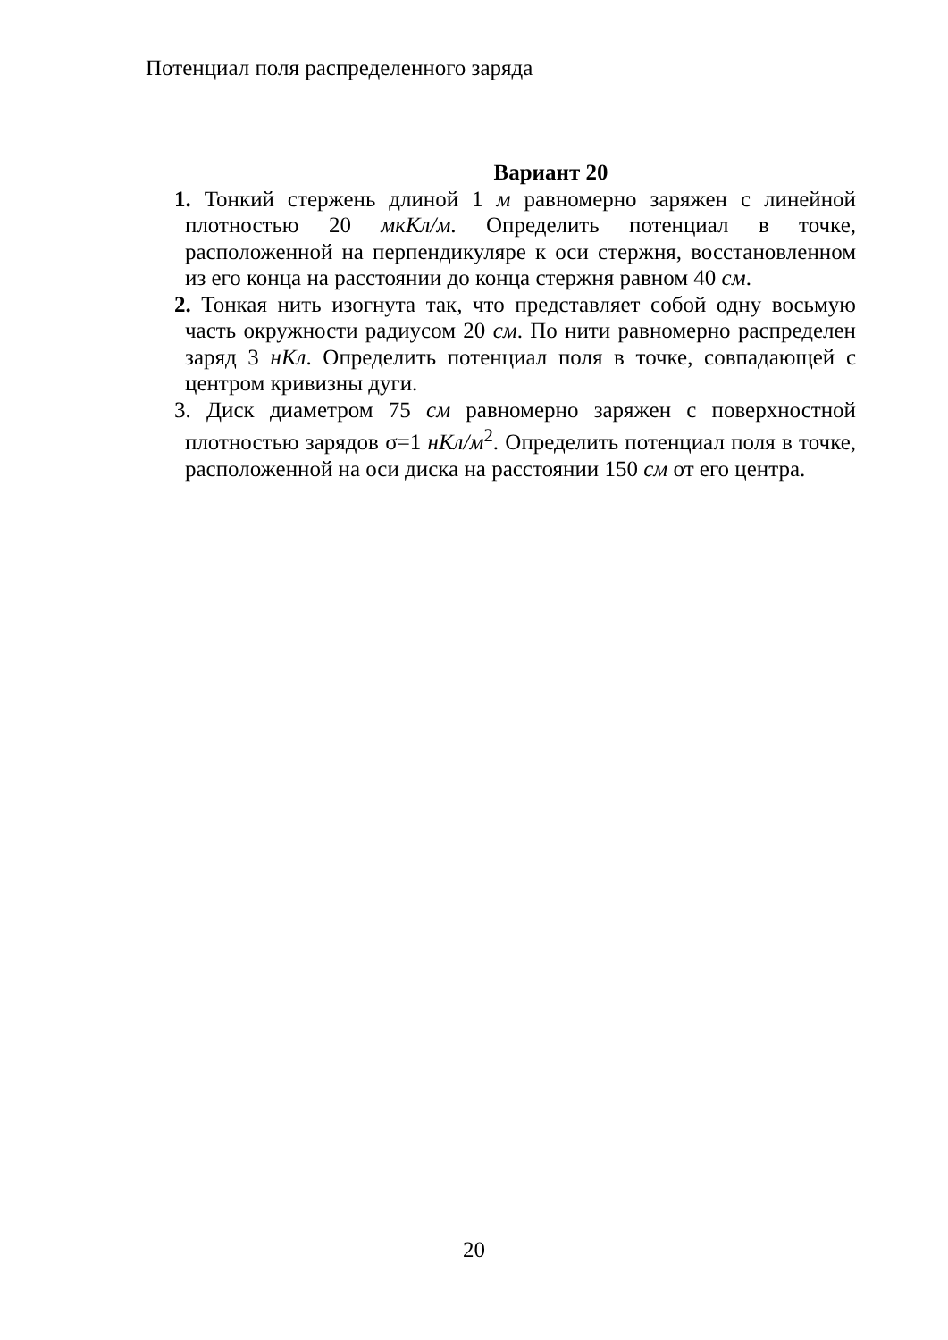Потенциал поля распределенного заряда
Вариант 20
1. Тонкий стержень длиной 1 м равномерно заряжен с линейной плотностью 20 мкКл/м. Определить потенциал в точке, расположенной на перпендикуляре к оси стержня, восстановленном из его конца на расстоянии до конца стержня равном 40 см.
2. Тонкая нить изогнута так, что представляет собой одну восьмую часть окружности радиусом 20 см. По нити равномерно распределен заряд 3 нКл. Определить потенциал поля в точке, совпадающей с центром кривизны дуги.
3. Диск диаметром 75 см равномерно заряжен с поверхностной плотностью зарядов σ=1 нКл/м<sup>2</sup>. Определить потенциал поля в точке, расположенной на оси диска на расстоянии 150 см от его центра.
20